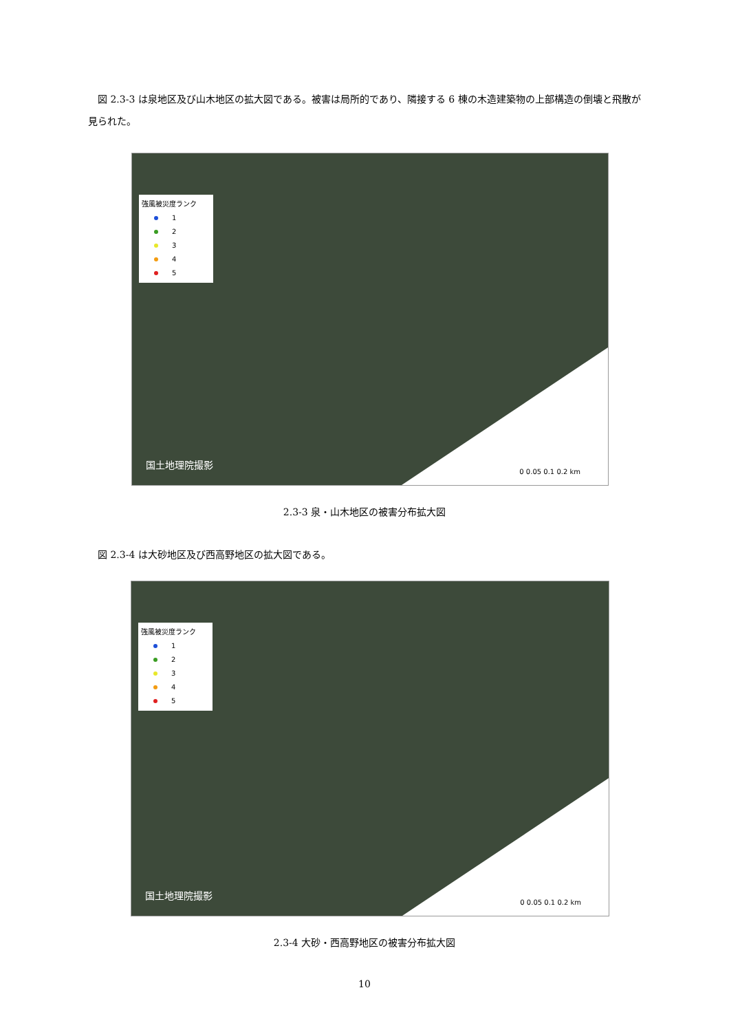図 2.3-3 は泉地区及び山木地区の拡大図である。被害は局所的であり、隣接する 6 棟の木造建築物の上部構造の倒壊と飛散が見られた。
強風被災度ランク
1
2
3
4
5
国土地理院撮影
0 0.05 0.1 0.2 km
2.3-3 泉・山木地区の被害分布拡大図
図 2.3-4 は大砂地区及び西高野地区の拡大図である。
強風被災度ランク
1
2
3
4
5
国土地理院撮影
0 0.05 0.1 0.2 km
2.3-4 大砂・西高野地区の被害分布拡大図
10